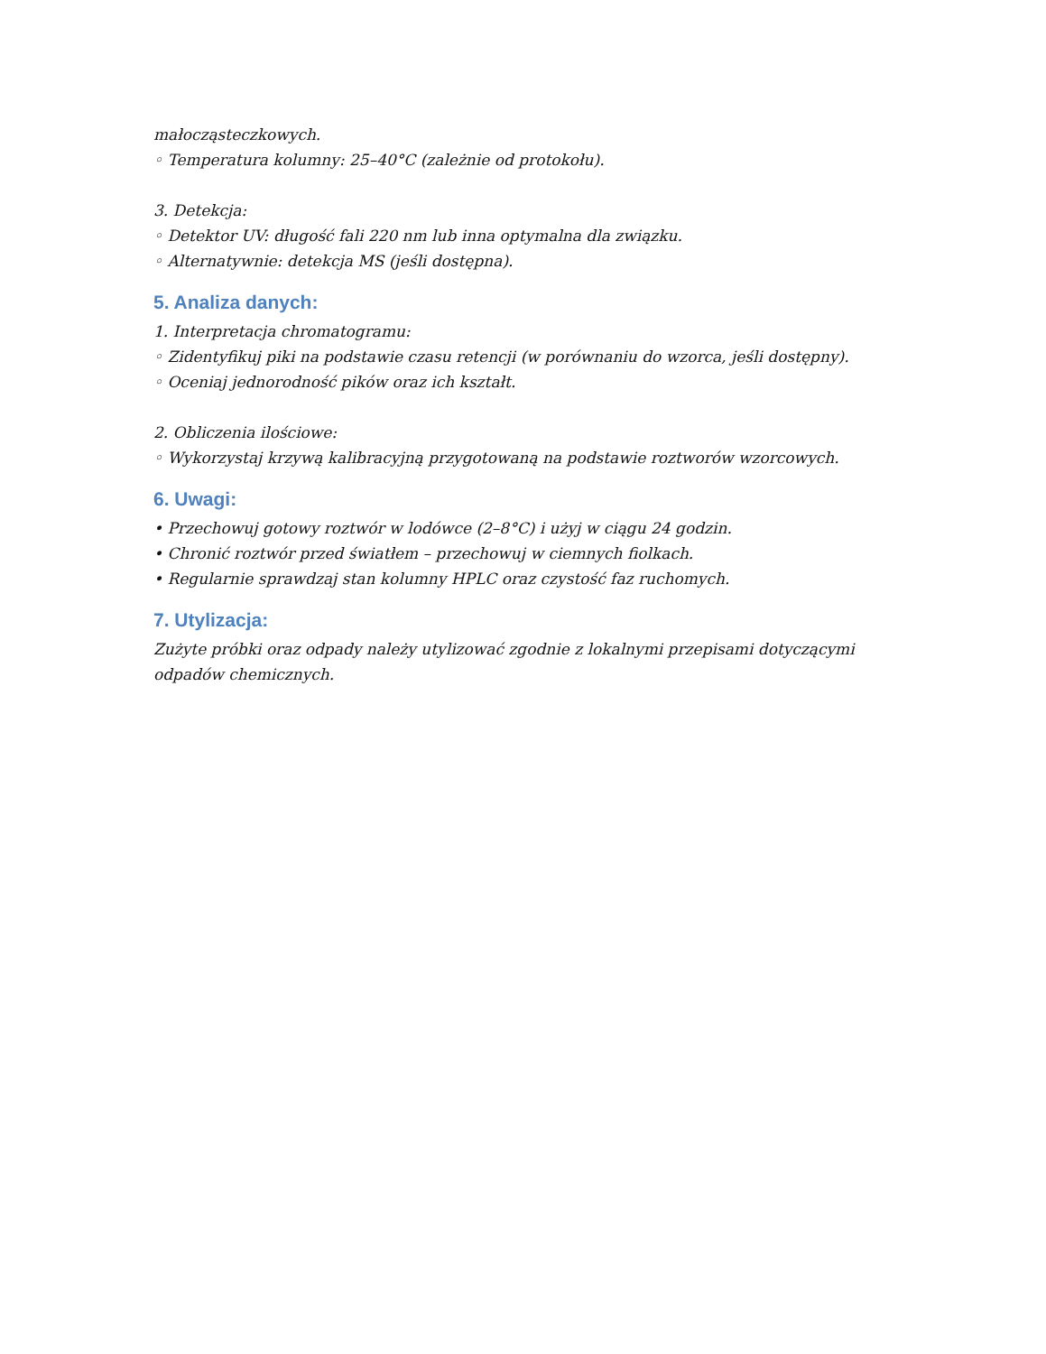małocząsteczkowych.
◦ Temperatura kolumny: 25–40°C (zależnie od protokołu).
3. Detekcja:
◦ Detektor UV: długość fali 220 nm lub inna optymalna dla związku.
◦ Alternatywnie: detekcja MS (jeśli dostępna).
5. Analiza danych:
1. Interpretacja chromatogramu:
◦ Zidentyfikuj piki na podstawie czasu retencji (w porównaniu do wzorca, jeśli dostępny).
◦ Oceniaj jednorodność pików oraz ich kształt.
2. Obliczenia ilościowe:
◦ Wykorzystaj krzywą kalibracyjną przygotowaną na podstawie roztworów wzorcowych.
6. Uwagi:
• Przechowuj gotowy roztwór w lodówce (2–8°C) i użyj w ciągu 24 godzin.
• Chronić roztwór przed światłem – przechowuj w ciemnych fiolkach.
• Regularnie sprawdzaj stan kolumny HPLC oraz czystość faz ruchomych.
7. Utylizacja:
Zużyte próbki oraz odpady należy utylizować zgodnie z lokalnymi przepisami dotyczącymi odpadów chemicznych.